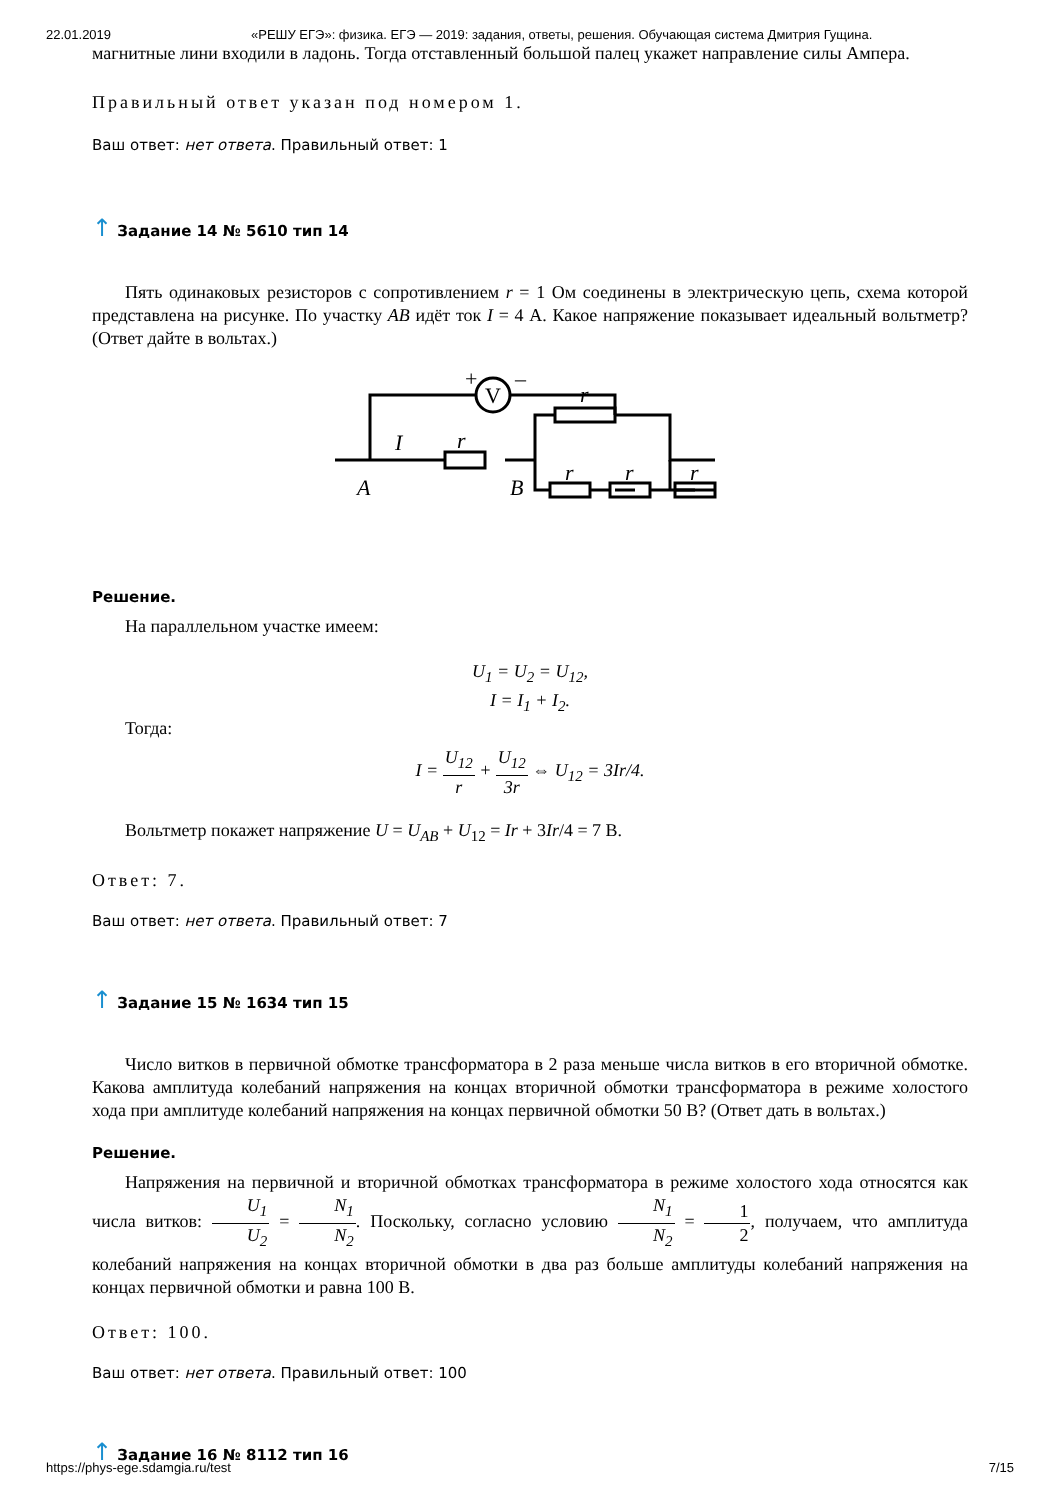22.01.2019 «РЕШУ ЕГЭ»: физика. ЕГЭ — 2019: задания, ответы, решения. Обучающая система Дмитрия Гущина.
магнитные лини входили в ладонь. Тогда отставленный большой палец укажет направление силы Ампера.
Правильный ответ указан под номером 1.
Ваш ответ: нет ответа. Правильный ответ: 1
↑ Задание 14 № 5610 тип 14
Пять одинаковых резисторов с сопротивлением r = 1 Ом соединены в электрическую цепь, схема которой представлена на рисунке. По участку AB идёт ток I = 4 А. Какое напряжение показывает идеальный вольтметр? (Ответ дайте в вольтах.)
V
+
–
I
r
r
r
r
r
A
B
Решение.
На параллельном участке имеем:
U<sub>1</sub> = U<sub>2</sub> = U<sub>12</sub>,
I = I<sub>1</sub> + I<sub>2</sub>.
Тогда:
I = U<sub>12</sub> r + U<sub>12</sub> 3r ⇔ U<sub>12</sub> = 3Ir/4.
Вольтметр покажет напряжение U = U<sub>AB</sub> + U<sub>12</sub> = Ir + 3Ir/4 = 7 В.
Ответ: 7.
Ваш ответ: нет ответа. Правильный ответ: 7
↑ Задание 15 № 1634 тип 15
Число витков в первичной обмотке трансформатора в 2 раза меньше числа витков в его вторичной обмотке. Какова амплитуда колебаний напряжения на концах вторичной обмотки трансформатора в режиме холостого хода при амплитуде колебаний напряжения на концах первичной обмотки 50 В? (Ответ дать в вольтах.)
Решение.
Напряжения на первичной и вторичной обмотках трансформатора в режиме холостого хода относятся как числа витков: U<sub>1</sub> U<sub>2</sub> = N<sub>1</sub> N<sub>2</sub>. Поскольку, согласно условию N<sub>1</sub> N<sub>2</sub> = 1 2, получаем, что амплитуда колебаний напряжения на концах вторичной обмотки в два раз больше амплитуды колебаний напряжения на концах первичной обмотки и равна 100 В.
Ответ: 100.
Ваш ответ: нет ответа. Правильный ответ: 100
↑ Задание 16 № 8112 тип 16
https://phys-ege.sdamgia.ru/test 7/15